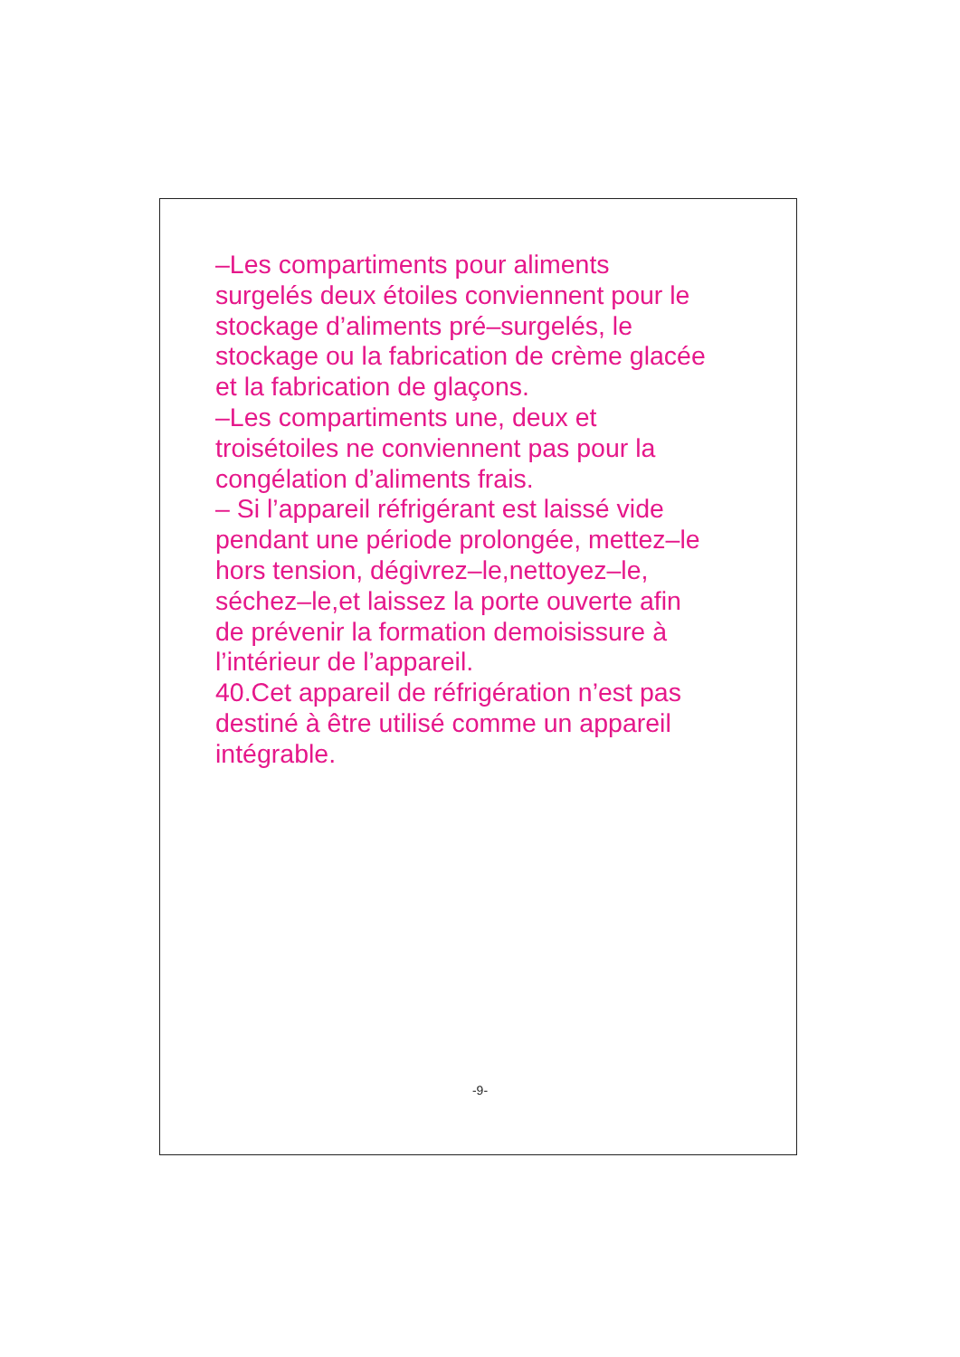–Les compartiments pour aliments
surgelés deux étoiles conviennent pour le
stockage d’aliments pré–surgelés, le
stockage ou la fabrication de crème glacée
et la fabrication de glaçons.
–Les compartiments une, deux et
troisétoiles ne conviennent pas pour la
congélation d’aliments frais.
– Si l’appareil réfrigérant est laissé vide
pendant une période prolongée, mettez–le
hors tension, dégivrez–le,nettoyez–le,
séchez–le,et laissez la porte ouverte afin
de prévenir la formation demoisissure à
l’intérieur de l’appareil.
40.Cet appareil de réfrigération n’est pas
destiné à être utilisé comme un appareil
intégrable.
-9-